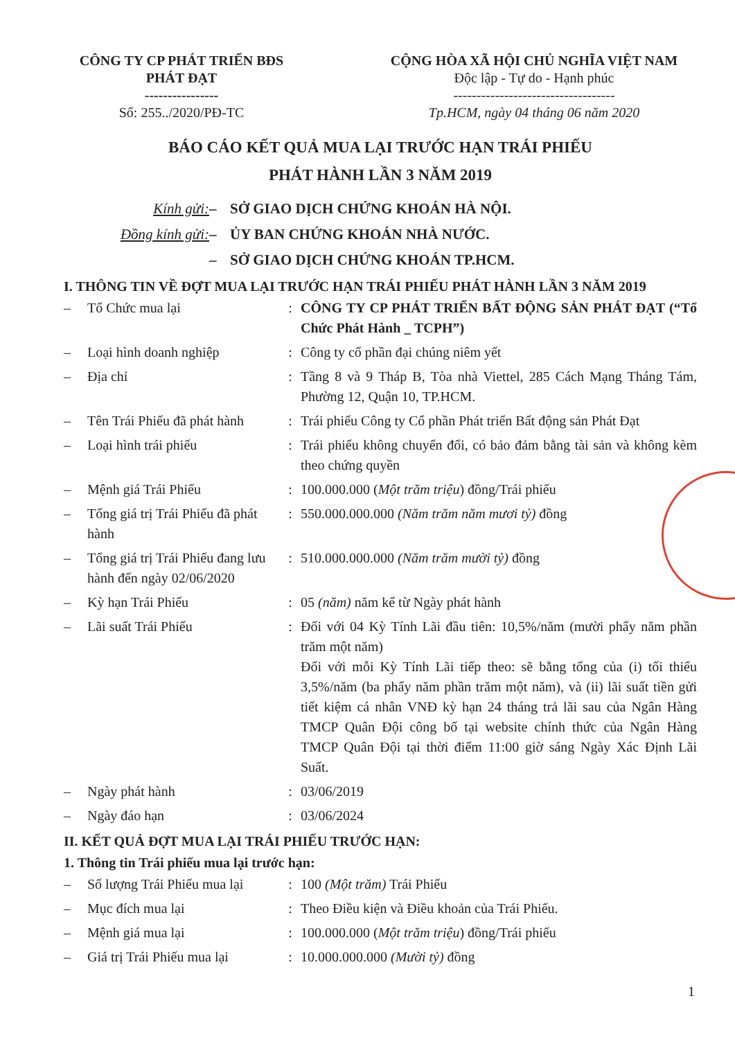CÔNG TY CP PHÁT TRIỂN BĐS
PHÁT ĐẠT
----------------
Số: 255../2020/PĐ-TC
CỘNG HÒA XÃ HỘI CHỦ NGHĨA VIỆT NAM
Độc lập - Tự do - Hạnh phúc
-----------------------------------
Tp.HCM, ngày 04 tháng 06 năm 2020
BÁO CÁO KẾT QUẢ MUA LẠI TRƯỚC HẠN TRÁI PHIẾU
PHÁT HÀNH LẦN 3 NĂM 2019
Kính gửi: – SỞ GIAO DỊCH CHỨNG KHOÁN HÀ NỘI. Đồng kính gửi: – ỦY BAN CHỨNG KHOÁN NHÀ NƯỚC. – SỞ GIAO DỊCH CHỨNG KHOÁN TP.HCM.
I. THÔNG TIN VỀ ĐỢT MUA LẠI TRƯỚC HẠN TRÁI PHIẾU PHÁT HÀNH LẦN 3 NĂM 2019
| – | Tổ Chức mua lại | : | CÔNG TY CP PHÁT TRIỂN BẤT ĐỘNG SẢN PHÁT ĐẠT (“Tổ Chức Phát Hành _ TCPH”) |
| – | Loại hình doanh nghiệp | : | Công ty cổ phần đại chúng niêm yết |
| – | Địa chỉ | : | Tầng 8 và 9 Tháp B, Tòa nhà Viettel, 285 Cách Mạng Tháng Tám, Phường 12, Quận 10, TP.HCM. |
| – | Tên Trái Phiếu đã phát hành | : | Trái phiếu Công ty Cổ phần Phát triển Bất động sản Phát Đạt |
| – | Loại hình trái phiếu | : | Trái phiếu không chuyển đổi, có bảo đảm bằng tài sản và không kèm theo chứng quyền |
| – | Mệnh giá Trái Phiếu | : | 100.000.000 ( Một trăm triệu ) đồng/Trái phiếu |
| – | Tổng giá trị Trái Phiếu đã phát hành | : | 550.000.000.000 (Năm trăm năm mươi tỷ) đồng |
| – | Tổng giá trị Trái Phiếu đang lưu hành đến ngày 02/06/2020 | : | 510.000.000.000 (Năm trăm mười tỷ) đồng |
| – | Kỳ hạn Trái Phiếu | : | 05 (năm) năm kể từ Ngày phát hành |
| – | Lãi suất Trái Phiếu | : | Đối với 04 Kỳ Tính Lãi đầu tiên: 10,5%/năm (mười phẩy năm phần trăm một năm) Đối với mỗi Kỳ Tính Lãi tiếp theo: sẽ bằng tổng của (i) tối thiểu 3,5%/năm (ba phẩy năm phần trăm một năm), và (ii) lãi suất tiền gửi tiết kiệm cá nhân VNĐ kỳ hạn 24 tháng trả lãi sau của Ngân Hàng TMCP Quân Đội công bố tại website chính thức của Ngân Hàng TMCP Quân Đội tại thời điểm 11:00 giờ sáng Ngày Xác Định Lãi Suất. |
| – | Ngày phát hành | : | 03/06/2019 |
| – | Ngày đáo hạn | : | 03/06/2024 |
II. KẾT QUẢ ĐỢT MUA LẠI TRÁI PHIẾU TRƯỚC HẠN:
1. Thông tin Trái phiếu mua lại trước hạn:
| – | Số lượng Trái Phiếu mua lại | : | 100 (Một trăm) Trái Phiếu |
| – | Mục đích mua lại | : | Theo Điều kiện và Điều khoản của Trái Phiếu. |
| – | Mệnh giá mua lại | : | 100.000.000 ( Một trăm triệu ) đồng/Trái phiếu |
| – | Giá trị Trái Phiếu mua lại | : | 10.000.000.000 (Mười tỷ) đồng |
1